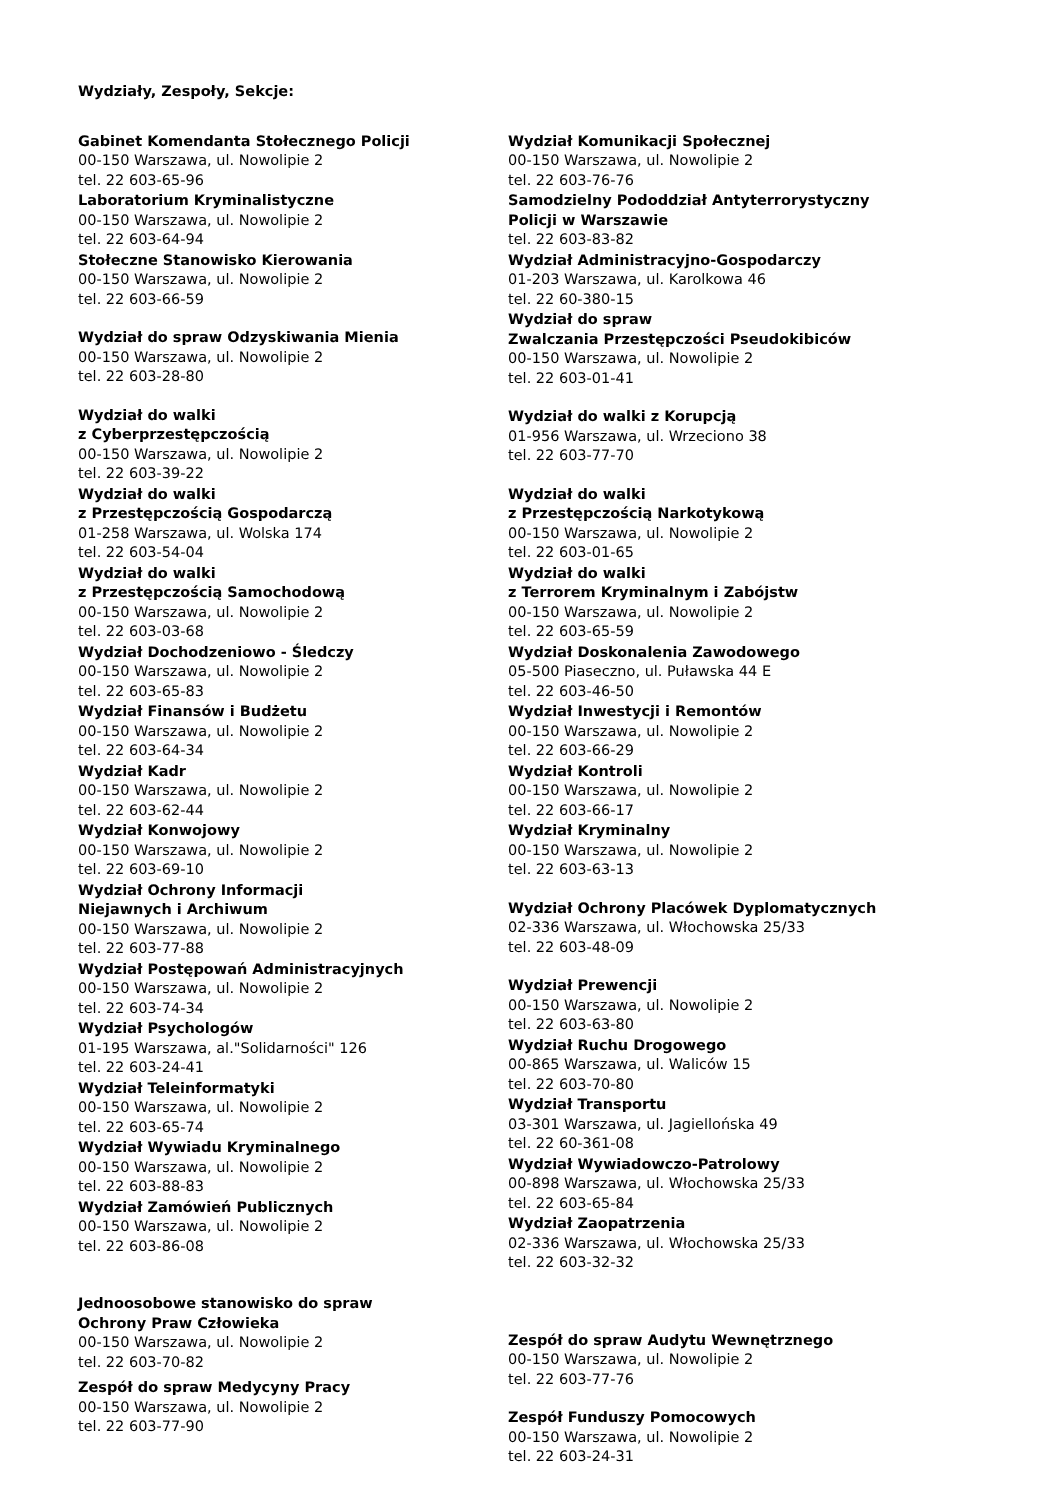Wydziały, Zespoły, Sekcje:
Gabinet Komendanta Stołecznego Policji
00-150 Warszawa, ul. Nowolipie 2
tel. 22 603-65-96
Laboratorium Kryminalistyczne
00-150 Warszawa, ul. Nowolipie 2
tel. 22 603-64-94
Stołeczne Stanowisko Kierowania
00-150 Warszawa, ul. Nowolipie 2
tel. 22 603-66-59
Wydział do spraw Odzyskiwania Mienia
00-150 Warszawa, ul. Nowolipie 2
tel. 22 603-28-80
Wydział do walki
z Cyberprzestępczością
00-150 Warszawa, ul. Nowolipie 2
tel. 22 603-39-22
Wydział do walki
z Przestępczością Gospodarczą
01-258 Warszawa, ul. Wolska 174
tel. 22 603-54-04
Wydział do walki
z Przestępczością Samochodową
00-150 Warszawa, ul. Nowolipie 2
tel. 22 603-03-68
Wydział Dochodzeniowo - Śledczy
00-150 Warszawa, ul. Nowolipie 2
tel. 22 603-65-83
Wydział Finansów i Budżetu
00-150 Warszawa, ul. Nowolipie 2
tel. 22 603-64-34
Wydział Kadr
00-150 Warszawa, ul. Nowolipie 2
tel. 22 603-62-44
Wydział Konwojowy
00-150 Warszawa, ul. Nowolipie 2
tel. 22 603-69-10
Wydział Ochrony Informacji
Niejawnych i Archiwum
00-150 Warszawa, ul. Nowolipie 2
tel. 22 603-77-88
Wydział Postępowań Administracyjnych
00-150 Warszawa, ul. Nowolipie 2
tel. 22 603-74-34
Wydział Psychologów
01-195 Warszawa, al."Solidarności" 126
tel. 22 603-24-41
Wydział Teleinformatyki
00-150 Warszawa, ul. Nowolipie 2
tel. 22 603-65-74
Wydział Wywiadu Kryminalnego
00-150 Warszawa, ul. Nowolipie 2
tel. 22 603-88-83
Wydział Zamówień Publicznych
00-150 Warszawa, ul. Nowolipie 2
tel. 22 603-86-08
Jednoosobowe stanowisko do spraw
Ochrony Praw Człowieka
00-150 Warszawa, ul. Nowolipie 2
tel. 22 603-70-82
Zespół do spraw Medycyny Pracy
00-150 Warszawa, ul. Nowolipie 2
tel. 22 603-77-90
Wydział Komunikacji Społecznej
00-150 Warszawa, ul. Nowolipie 2
tel. 22 603-76-76
Samodzielny Pododdział Antyterrorystyczny
Policji w Warszawie
tel. 22 603-83-82
Wydział Administracyjno-Gospodarczy
01-203 Warszawa, ul. Karolkowa 46
tel. 22 60-380-15
Wydział do spraw
Zwalczania Przestępczości Pseudokibiców
00-150 Warszawa, ul. Nowolipie 2
tel. 22 603-01-41
Wydział do walki z Korupcją
01-956 Warszawa, ul. Wrzeciono 38
tel. 22 603-77-70
Wydział do walki
z Przestępczością Narkotykową
00-150 Warszawa, ul. Nowolipie 2
tel. 22 603-01-65
Wydział do walki
z Terrorem Kryminalnym i Zabójstw
00-150 Warszawa, ul. Nowolipie 2
tel. 22 603-65-59
Wydział Doskonalenia Zawodowego
05-500 Piaseczno, ul. Puławska 44 E
tel. 22 603-46-50
Wydział Inwestycji i Remontów
00-150 Warszawa, ul. Nowolipie 2
tel. 22 603-66-29
Wydział Kontroli
00-150 Warszawa, ul. Nowolipie 2
tel. 22 603-66-17
Wydział Kryminalny
00-150 Warszawa, ul. Nowolipie 2
tel. 22 603-63-13
Wydział Ochrony Placówek Dyplomatycznych
02-336 Warszawa, ul. Włochowska 25/33
tel. 22 603-48-09
Wydział Prewencji
00-150 Warszawa, ul. Nowolipie 2
tel. 22 603-63-80
Wydział Ruchu Drogowego
00-865 Warszawa, ul. Waliców 15
tel. 22 603-70-80
Wydział Transportu
03-301 Warszawa, ul. Jagiellońska 49
tel. 22 60-361-08
Wydział Wywiadowczo-Patrolowy
00-898 Warszawa, ul. Włochowska 25/33
tel. 22 603-65-84
Wydział Zaopatrzenia
02-336 Warszawa, ul. Włochowska 25/33
tel. 22 603-32-32
Zespół do spraw Audytu Wewnętrznego
00-150 Warszawa, ul. Nowolipie 2
tel. 22 603-77-76
Zespół Funduszy Pomocowych
00-150 Warszawa, ul. Nowolipie 2
tel. 22 603-24-31